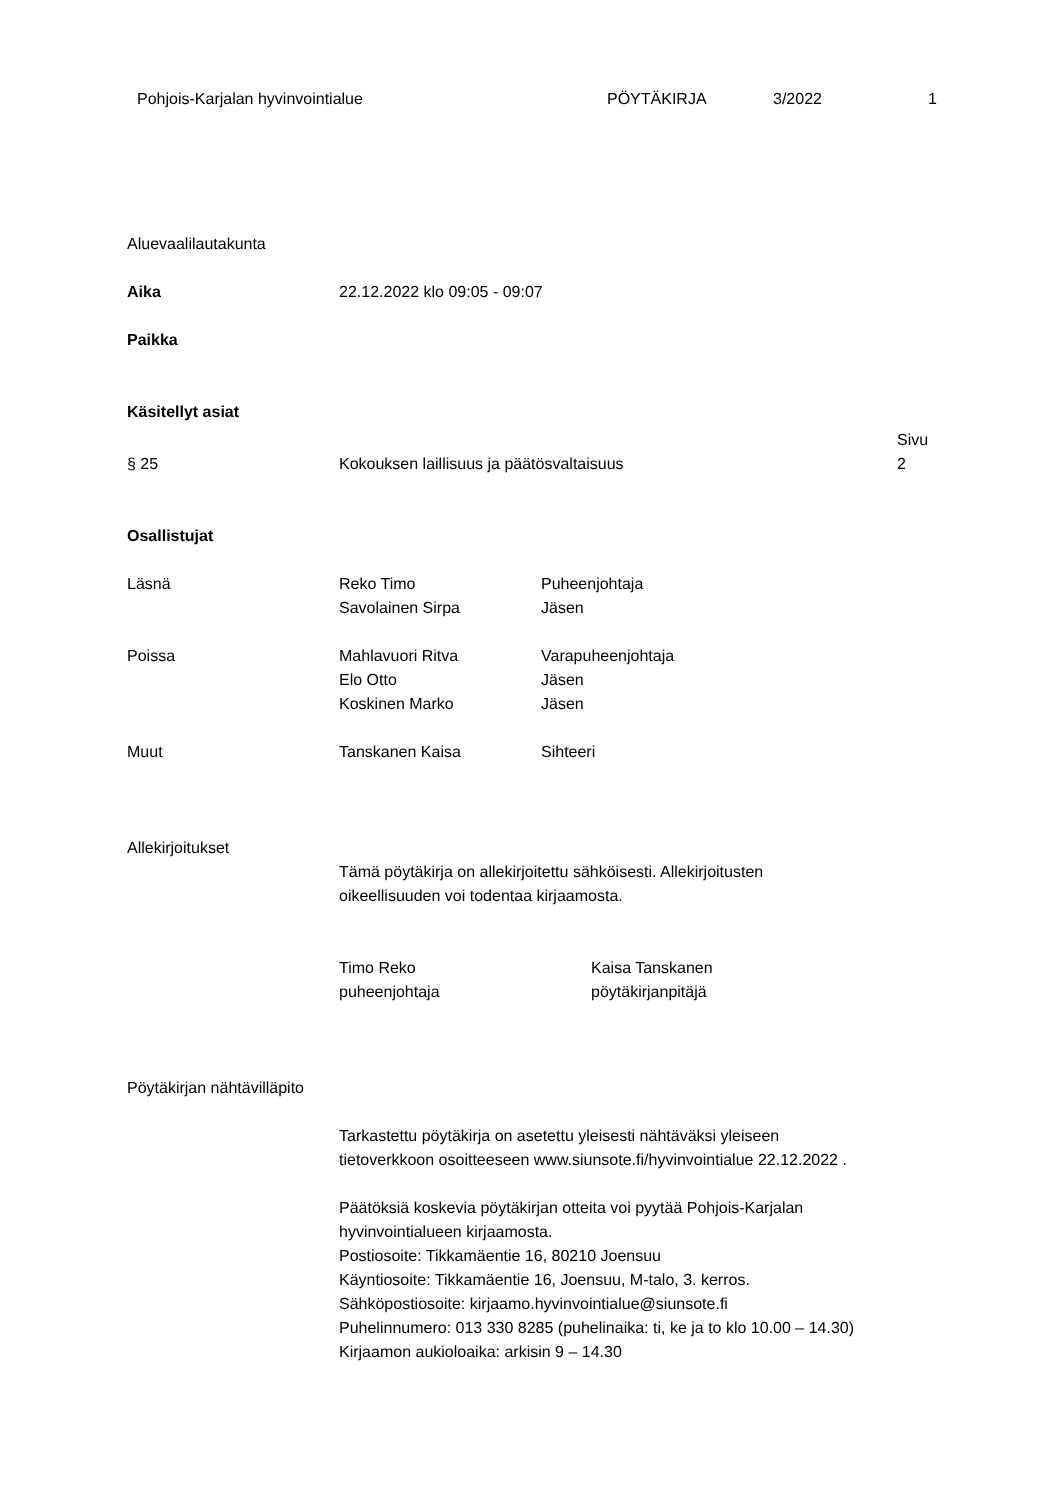| Pohjois-Karjalan hyvinvointialue | PÖYTÄKIRJA | 3/2022 | 1 |
Aluevaalilautakunta
Aika 22.12.2022 klo 09:05 - 09:07
Paikka
Käsitellyt asiat
| | | Sivu |
| § 25 | Kokouksen laillisuus ja päätösvaltaisuus | 2 |
Osallistujat
| Läsnä | Reko Timo | Puheenjohtaja |
| | Savolainen Sirpa | Jäsen |
| Poissa | Mahlavuori Ritva | Varapuheenjohtaja |
| | Elo Otto | Jäsen |
| | Koskinen Marko | Jäsen |
| Muut | Tanskanen Kaisa | Sihteeri |
Allekirjoitukset
Tämä pöytäkirja on allekirjoitettu sähköisesti. Allekirjoitusten
oikeellisuuden voi todentaa kirjaamosta.
| Timo Reko puheenjohtaja | Kaisa Tanskanen pöytäkirjanpitäjä |
Pöytäkirjan nähtävilläpito
Tarkastettu pöytäkirja on asetettu yleisesti nähtäväksi yleiseen
tietoverkkoon osoitteeseen www.siunsote.fi/hyvinvointialue 22.12.2022 .
Päätöksiä koskevia pöytäkirjan otteita voi pyytää Pohjois-Karjalan
hyvinvointialueen kirjaamosta.
Postiosoite: Tikkamäentie 16, 80210 Joensuu
Käyntiosoite: Tikkamäentie 16, Joensuu, M-talo, 3. kerros.
Sähköpostiosoite: kirjaamo.hyvinvointialue@siunsote.fi
Puhelinnumero: 013 330 8285 (puhelinaika: ti, ke ja to klo 10.00 – 14.30)
Kirjaamon aukioloaika: arkisin 9 – 14.30